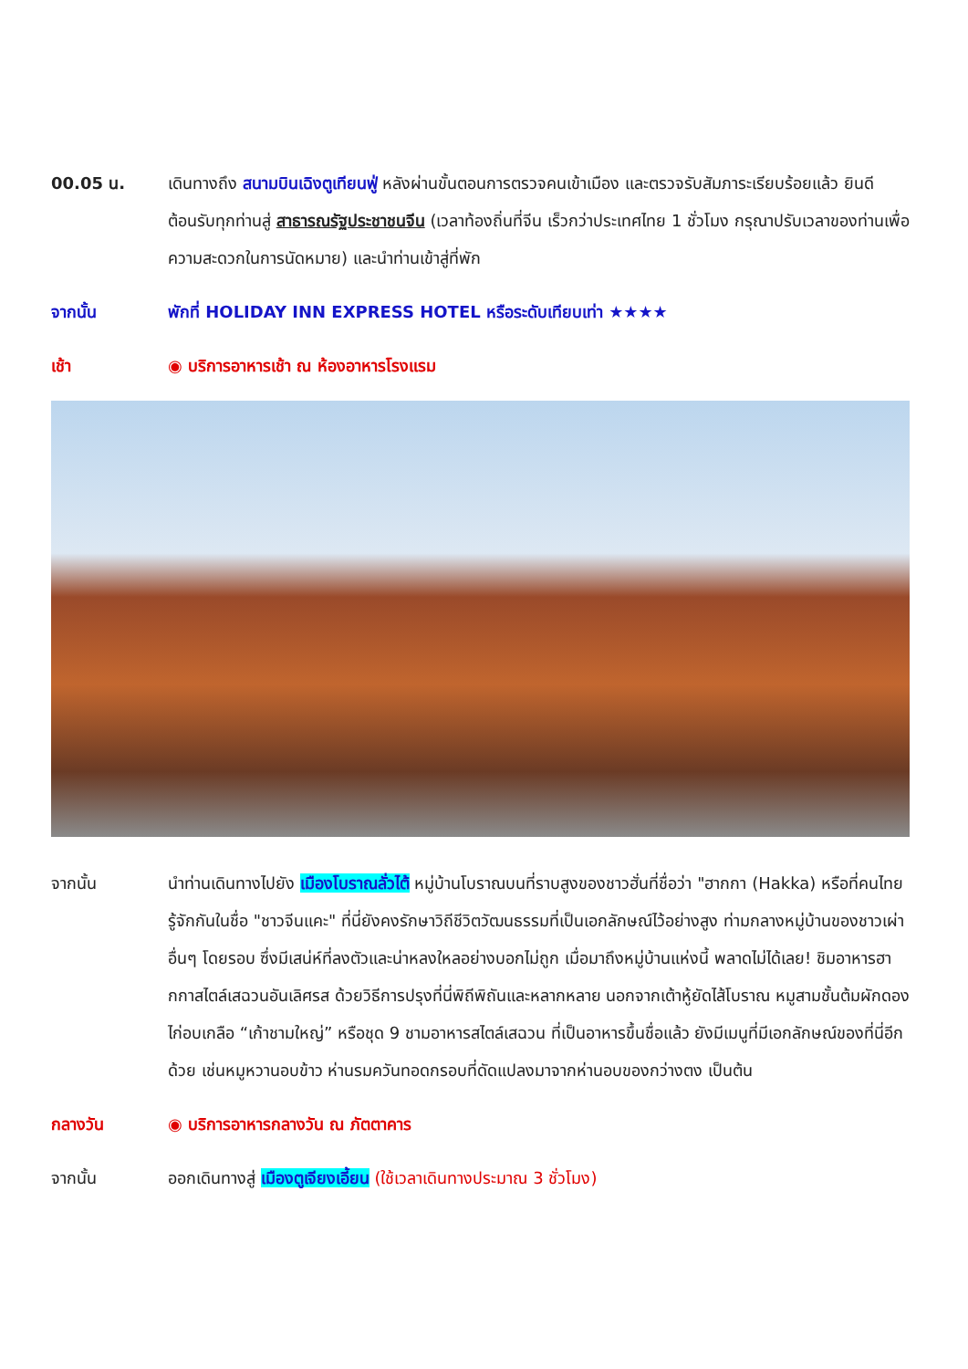00.05 น. เดินทางถึง สนามบินเฉิงตูเทียนฟู่ หลังผ่านขั้นตอนการตรวจคนเข้าเมือง และตรวจรับสัมภาระเรียบร้อยแล้ว ยินดีต้อนรับทุกท่านสู่ สาธารณรัฐประชาชนจีน (เวลาท้องถิ่นที่จีน เร็วกว่าประเทศไทย 1 ชั่วโมง กรุณาปรับเวลาของท่านเพื่อความสะดวกในการนัดหมาย) และนำท่านเข้าสู่ที่พัก
จากนั้น พักที่ HOLIDAY INN EXPRESS HOTEL หรือระดับเทียบเท่า ★★★★
เช้า ◉ บริการอาหารเช้า ณ ห้องอาหารโรงแรม
จากนั้น นำท่านเดินทางไปยัง เมืองโบราณลั่วไต้ หมู่บ้านโบราณบนที่ราบสูงของชาวฮั่นที่ชื่อว่า "ฮากกา (Hakka) หรือที่คนไทยรู้จักกันในชื่อ "ชาวจีนแคะ" ที่นี่ยังคงรักษาวิถีชีวิตวัฒนธรรมที่เป็นเอกลักษณ์ไว้อย่างสูง ท่ามกลางหมู่บ้านของชาวเผ่าอื่นๆ โดยรอบ ซึ่งมีเสน่ห์ที่ลงตัวและน่าหลงใหลอย่างบอกไม่ถูก เมื่อมาถึงหมู่บ้านแห่งนี้ พลาดไม่ได้เลย! ชิมอาหารฮากกาสไตล์เสฉวนอันเลิศรส ด้วยวิธีการปรุงที่นี่พิถีพิถันและหลากหลาย นอกจากเต้าหู้ยัดไส้โบราณ หมูสามชั้นต้มผักดอง ไก่อบเกลือ “เก้าชามใหญ่” หรือชุด 9 ชามอาหารสไตล์เสฉวน ที่เป็นอาหารขึ้นชื่อแล้ว ยังมีเมนูที่มีเอกลักษณ์ของที่นี่อีกด้วย เช่นหมูหวานอบข้าว ห่านรมควันทอดกรอบที่ดัดแปลงมาจากห่านอบของกว่างตง เป็นต้น
กลางวัน ◉ บริการอาหารกลางวัน ณ ภัตตาคาร
จากนั้น ออกเดินทางสู่ เมืองตูเจียงเอี้ยน (ใช้เวลาเดินทางประมาณ 3 ชั่วโมง)